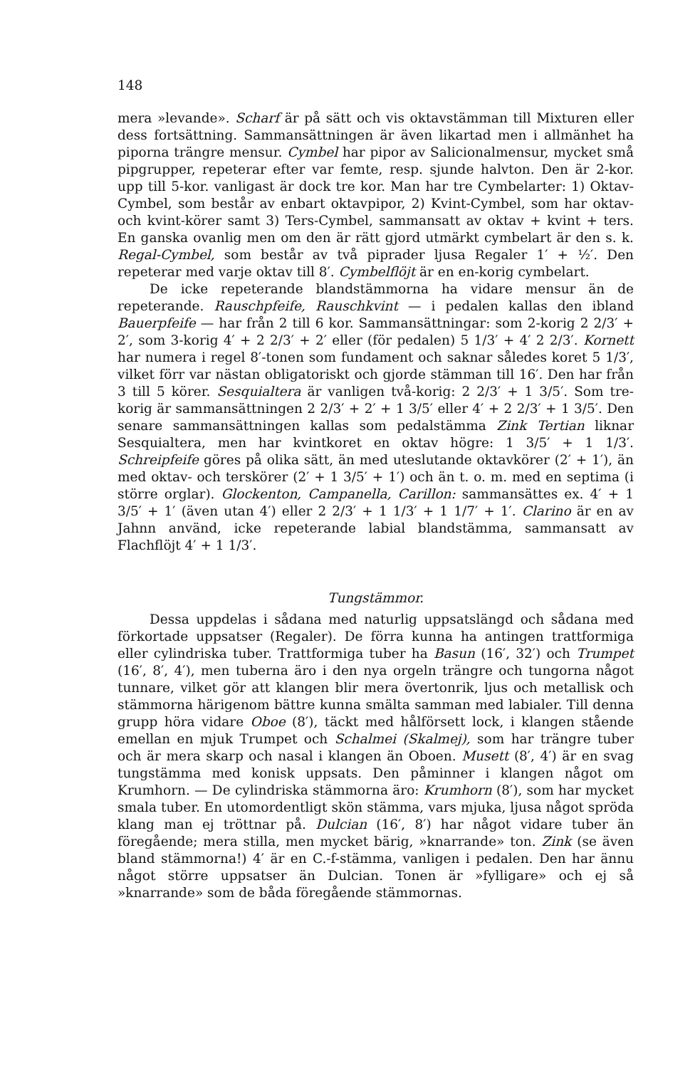148
mera »levande». Scharf är på sätt och vis oktavstämman till Mixturen eller dess fortsättning. Sammansättningen är även likartad men i allmänhet ha piporna trängre mensur. Cymbel har pipor av Salicionalmensur, mycket små pipgrupper, repeterar efter var femte, resp. sjunde halvton. Den är 2-kor. upp till 5-kor. vanligast är dock tre kor. Man har tre Cymbelarter: 1) Oktav-Cymbel, som består av enbart oktavpipor, 2) Kvint-Cymbel, som har oktav- och kvint-körer samt 3) Ters-Cymbel, sammansatt av oktav + kvint + ters. En ganska ovanlig men om den är rätt gjord utmärkt cymbelart är den s. k. Regal-Cymbel, som består av två piprader ljusa Regaler 1′ + ½′. Den repeterar med varje oktav till 8′. Cymbelflöjt är en en-korig cymbelart.
De icke repeterande blandstämmorna ha vidare mensur än de repeterande. Rauschpfeife, Rauschkvint — i pedalen kallas den ibland Bauerpfeife — har från 2 till 6 kor. Sammansättningar: som 2-korig 2 2/3′ + 2′, som 3-korig 4′ + 2 2/3′ + 2′ eller (för pedalen) 5 1/3′ + 4′ 2 2/3′. Kornett har numera i regel 8′-tonen som fundament och saknar således koret 5 1/3′, vilket förr var nästan obligatoriskt och gjorde stämman till 16′. Den har från 3 till 5 körer. Sesquialtera är vanligen två-korig: 2 2/3′ + 1 3/5′. Som tre-korig är sammansättningen 2 2/3′ + 2′ + 1 3/5′ eller 4′ + 2 2/3′ + 1 3/5′. Den senare sammansättningen kallas som pedalstämma Zink Tertian liknar Sesquialtera, men har kvintkoret en oktav högre: 1 3/5′ + 1 1/3′. Schreipfeife göres på olika sätt, än med uteslutande oktavkörer (2′ + 1′), än med oktav- och terskörer (2′ + 1 3/5′ + 1′) och än t. o. m. med en septima (i större orglar). Glockenton, Campanella, Carillon: sammansättes ex. 4′ + 1 3/5′ + 1′ (även utan 4′) eller 2 2/3′ + 1 1/3′ + 1 1/7′ + 1′. Clarino är en av Jahnn använd, icke repeterande labial blandstämma, sammansatt av Flachflöjt 4′ + 1 1/3′.
Tungstämmor.
Dessa uppdelas i sådana med naturlig uppsatslängd och sådana med förkortade uppsatser (Regaler). De förra kunna ha antingen trattformiga eller cylindriska tuber. Trattformiga tuber ha Basun (16′, 32′) och Trumpet (16′, 8′, 4′), men tuberna äro i den nya orgeln trängre och tungorna något tunnare, vilket gör att klangen blir mera övertonrik, ljus och metallisk och stämmorna härigenom bättre kunna smälta samman med labialer. Till denna grupp höra vidare Oboe (8′), täckt med hålförsett lock, i klangen stående emellan en mjuk Trumpet och Schalmei (Skalmej), som har trängre tuber och är mera skarp och nasal i klangen än Oboen. Musett (8′, 4′) är en svag tungstämma med konisk uppsats. Den påminner i klangen något om Krumhorn. — De cylindriska stämmorna äro: Krumhorn (8′), som har mycket smala tuber. En utomordentligt skön stämma, vars mjuka, ljusa något spröda klang man ej tröttnar på. Dulcian (16′, 8′) har något vidare tuber än föregående; mera stilla, men mycket bärig, »knarrande» ton. Zink (se även bland stämmorna!) 4′ är en C.-f-stämma, vanligen i pedalen. Den har ännu något större uppsatser än Dulcian. Tonen är »fylligare» och ej så »knarrande» som de båda föregående stämmornas.